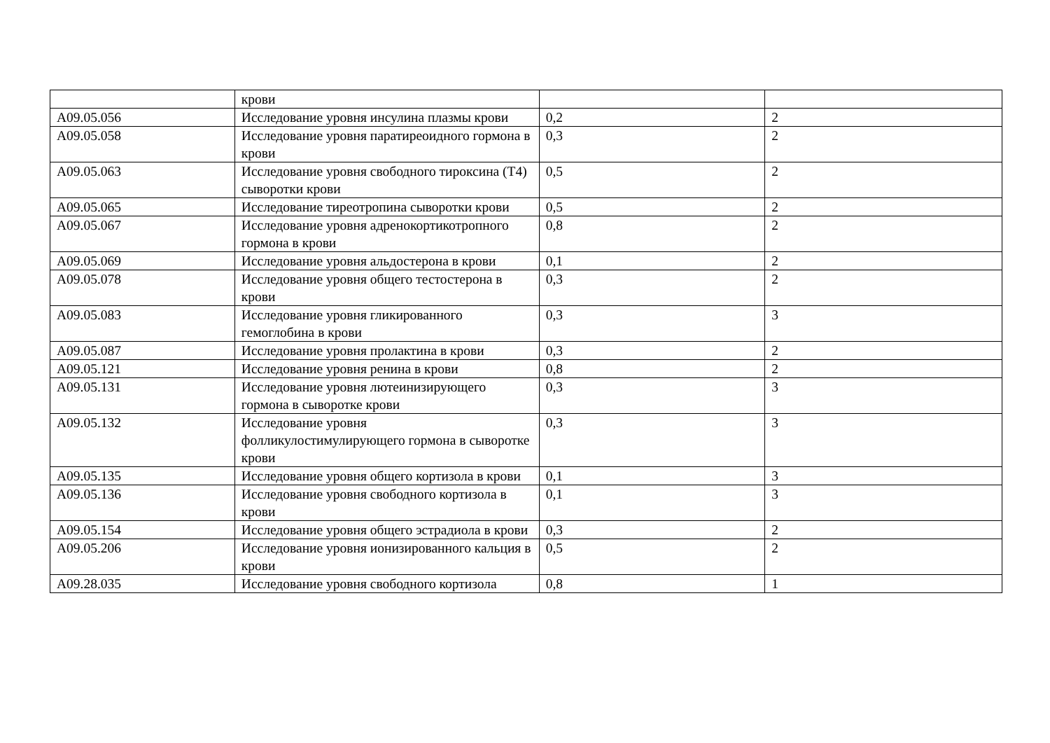| | крови | | |
| A09.05.056 | Исследование уровня инсулина плазмы крови | 0,2 | 2 |
| A09.05.058 | Исследование уровня паратиреоидного гормона в крови | 0,3 | 2 |
| A09.05.063 | Исследование уровня свободного тироксина (T4) сыворотки крови | 0,5 | 2 |
| A09.05.065 | Исследование тиреотропина сыворотки крови | 0,5 | 2 |
| A09.05.067 | Исследование уровня адренокортикотропного гормона в крови | 0,8 | 2 |
| A09.05.069 | Исследование уровня альдостерона в крови | 0,1 | 2 |
| A09.05.078 | Исследование уровня общего тестостерона в крови | 0,3 | 2 |
| A09.05.083 | Исследование уровня гликированного гемоглобина в крови | 0,3 | 3 |
| A09.05.087 | Исследование уровня пролактина в крови | 0,3 | 2 |
| A09.05.121 | Исследование уровня ренина в крови | 0,8 | 2 |
| A09.05.131 | Исследование уровня лютеинизирующего гормона в сыворотке крови | 0,3 | 3 |
| A09.05.132 | Исследование уровня фолликулостимулирующего гормона в сыворотке крови | 0,3 | 3 |
| A09.05.135 | Исследование уровня общего кортизола в крови | 0,1 | 3 |
| A09.05.136 | Исследование уровня свободного кортизола в крови | 0,1 | 3 |
| A09.05.154 | Исследование уровня общего эстрадиола в крови | 0,3 | 2 |
| A09.05.206 | Исследование уровня ионизированного кальция в крови | 0,5 | 2 |
| A09.28.035 | Исследование уровня свободного кортизола | 0,8 | 1 |